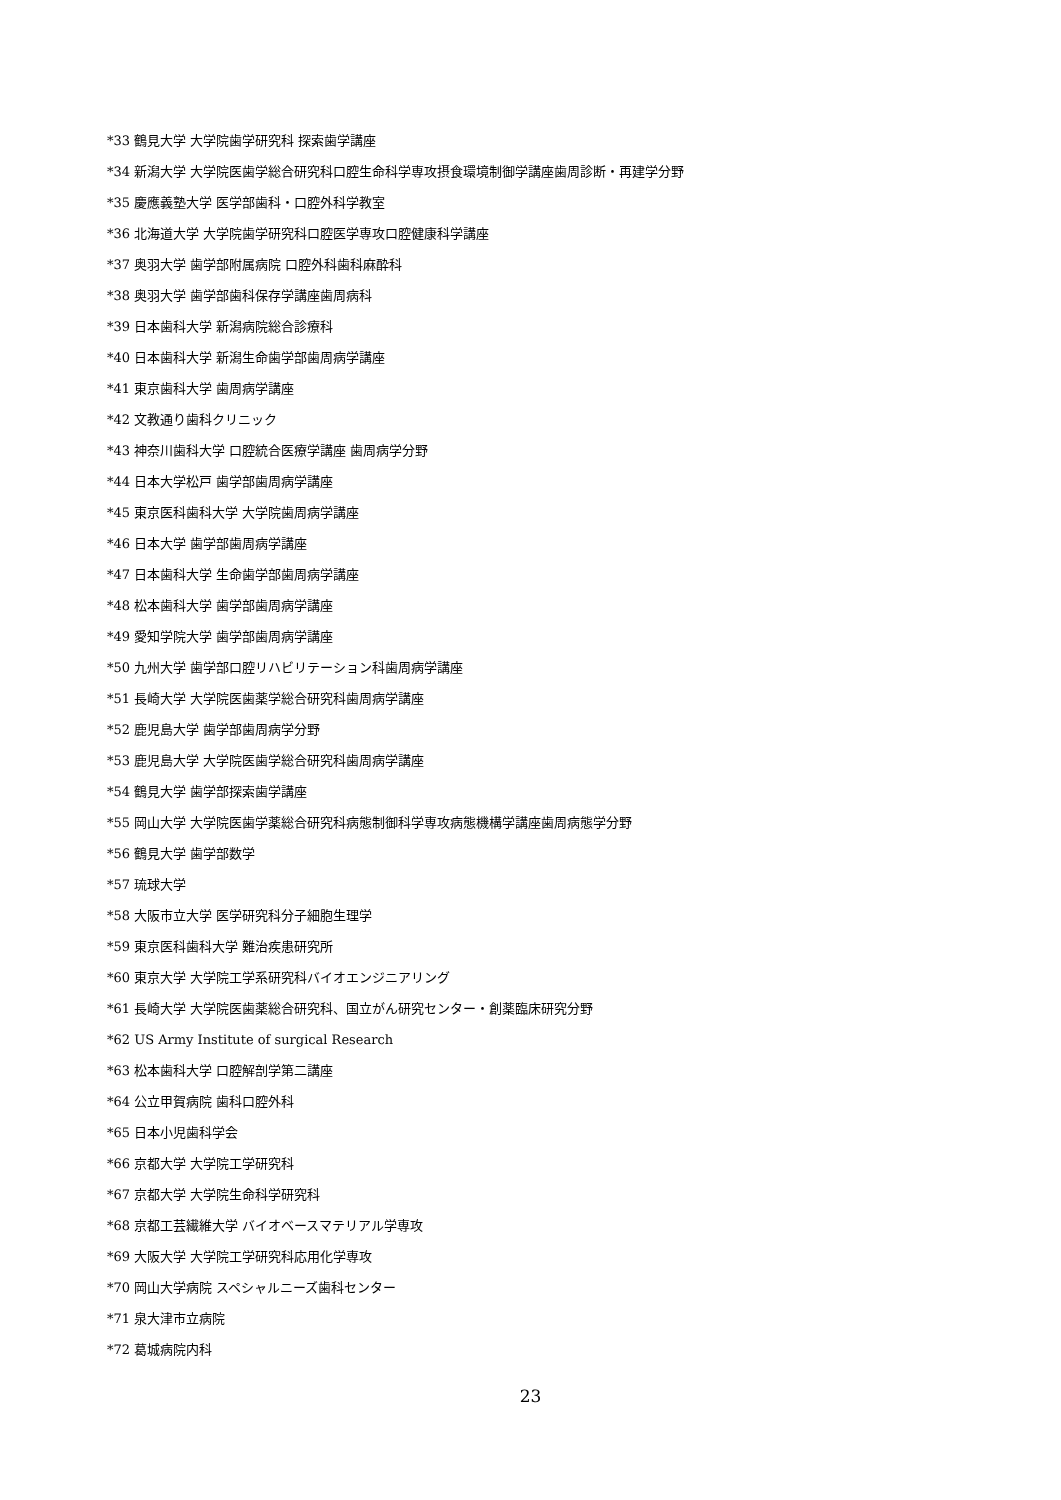*33 鶴見大学 大学院歯学研究科 探索歯学講座
*34 新潟大学 大学院医歯学総合研究科口腔生命科学専攻摂食環境制御学講座歯周診断・再建学分野
*35 慶應義塾大学 医学部歯科・口腔外科学教室
*36 北海道大学 大学院歯学研究科口腔医学専攻口腔健康科学講座
*37 奥羽大学 歯学部附属病院 口腔外科歯科麻酔科
*38 奥羽大学 歯学部歯科保存学講座歯周病科
*39 日本歯科大学 新潟病院総合診療科
*40 日本歯科大学 新潟生命歯学部歯周病学講座
*41 東京歯科大学 歯周病学講座
*42 文教通り歯科クリニック
*43 神奈川歯科大学 口腔統合医療学講座 歯周病学分野
*44 日本大学松戸 歯学部歯周病学講座
*45 東京医科歯科大学 大学院歯周病学講座
*46 日本大学 歯学部歯周病学講座
*47 日本歯科大学 生命歯学部歯周病学講座
*48 松本歯科大学 歯学部歯周病学講座
*49 愛知学院大学 歯学部歯周病学講座
*50 九州大学 歯学部口腔リハビリテーション科歯周病学講座
*51 長崎大学 大学院医歯薬学総合研究科歯周病学講座
*52 鹿児島大学 歯学部歯周病学分野
*53 鹿児島大学 大学院医歯学総合研究科歯周病学講座
*54 鶴見大学 歯学部探索歯学講座
*55 岡山大学 大学院医歯学薬総合研究科病態制御科学専攻病態機構学講座歯周病態学分野
*56 鶴見大学 歯学部数学
*57 琉球大学
*58 大阪市立大学 医学研究科分子細胞生理学
*59 東京医科歯科大学 難治疾患研究所
*60 東京大学 大学院工学系研究科バイオエンジニアリング
*61 長崎大学 大学院医歯薬総合研究科、国立がん研究センター・創薬臨床研究分野
*62 US Army Institute of surgical Research
*63 松本歯科大学 口腔解剖学第二講座
*64 公立甲賀病院 歯科口腔外科
*65 日本小児歯科学会
*66 京都大学 大学院工学研究科
*67 京都大学 大学院生命科学研究科
*68 京都工芸繊維大学 バイオベースマテリアル学専攻
*69 大阪大学 大学院工学研究科応用化学専攻
*70 岡山大学病院 スペシャルニーズ歯科センター
*71 泉大津市立病院
*72 葛城病院内科
23